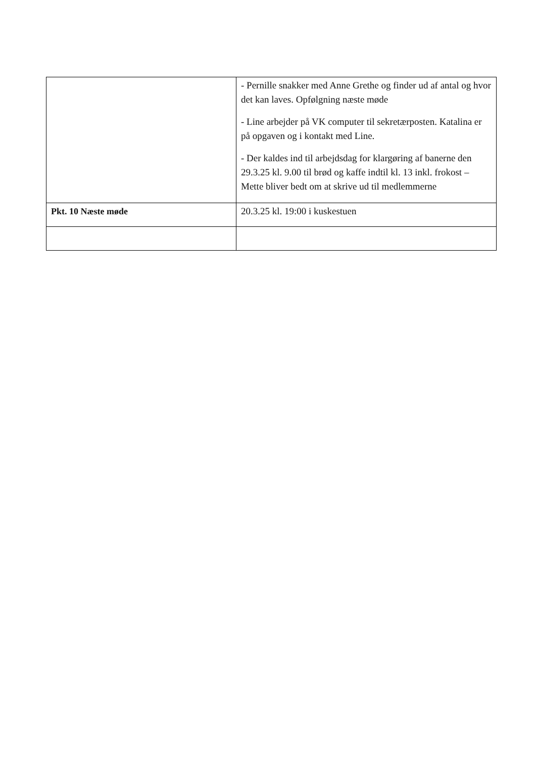| | - Pernille snakker med Anne Grethe og finder ud af antal og hvor det kan laves. Opfølgning næste møde - Line arbejder på VK computer til sekretærposten. Katalina er på opgaven og i kontakt med Line. - Der kaldes ind til arbejdsdag for klargøring af banerne den 29.3.25 kl. 9.00 til brød og kaffe indtil kl. 13 inkl. frokost – Mette bliver bedt om at skrive ud til medlemmerne |
| Pkt. 10 Næste møde | 20.3.25 kl. 19:00 i kuskestuen |